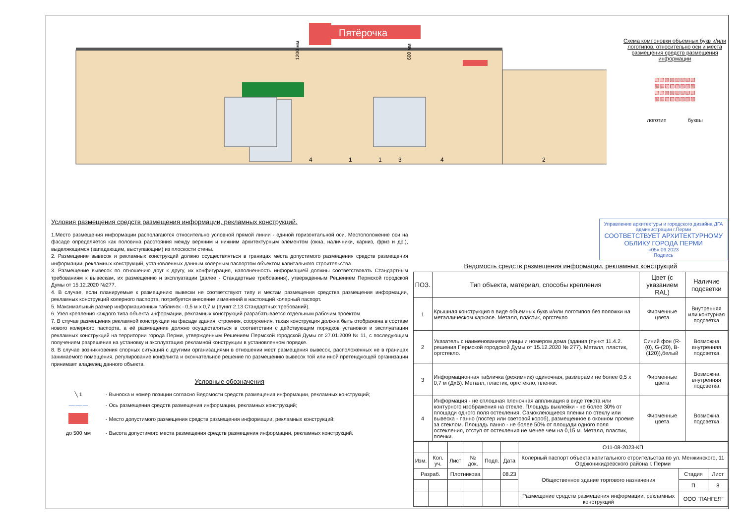Пятёрочка
1200 мм
600 мм
4
1
1
3
4
2
Схема компоновки объемных букв и/или логотипов, относительно оси и места размещения средств размещения информации
▧▧▧▧▧▧▧▧
▧▧▧▧▧▧▧▧
▧▧▧▧▧▧▧▧
▧▧▧▧▧▧▧▧
логотип буквы
Условия размещения средств размещения информации, рекламных конструкций.
1.Место размещения информации располагаются относительно условной прямой линии - единой горизонтальной оси. Местоположение оси на фасаде определяется как половина расстояния между верхним и нижним архитектурным элементом (окна, наличники, карниз, фриз и др.), выделяющимся (западающим, выступающим) из плоскости стены.
2. Размещение вывесок и рекламных конструкций должно осуществляться в границах места допустимого размещения средств размещения информации, рекламных конструкций, установленных данным колерным паспортом объектом капитального строительства.
3. Размещение вывесок по отношению друг к другу, их конфигурация, наполненность информацией должны соответствовать Стандартным требованиям к вывескам, их размещению и эксплуатации (далее - Стандартные требования), утвержденным Решением Пермской городской Думы от 15.12.2020 №277.
4. В случае, если планируемые к размещению вывески не соответствуют типу и местам размещения средства размещения информации, рекламных конструкций колерного паспорта, потребуется внесение изменений в настоящий колерный паспорт.
5. Максимальный размер информационных табличек - 0,5 м х 0,7 м (пункт 2.13 Стандартных требований).
6. Узел крепления каждого типа объекта информации, рекламных конструкций разрабатывается отдельным рабочим проектом.
7. В случае размещения рекламной конструкции на фасаде здания, строения, сооружения, такая конструкция должна быть отображена в составе нового колерного паспорта, а её размещение должно осуществляться в соответствии с действующим порядков установки и эксплуатации рекламных конструкций на территории города Перми, утвержденным Решением Пермской городской Думы от 27.01.2009 № 11, с последующим получением разрешения на установку и эксплуатацию рекламной конструкции в установленном порядке.
8. В случае возникновения спорных ситуаций с другими организациями в отношении мест размещения вывесок, расположенных не в границах занимаемого помещения, регулирование конфликта и окончательное решение по размещению вывесок той или иной претендующей организации принимает владелец данного объекта.
Условные обозначения
╲ 1
- Выноска и номер позиции согласно Ведомости средств размещения информации, рекламных конструкций;
—·—·—
- Ось размещения средств размещения информации, рекламных конструкций;
- Место допустимого размещения средств размещения информации, рекламных конструкций;
до 500 мм
- Высота допустимого места размещения средств размещения информации, рекламных конструкций.
Управление архитектуры и городского дизайна ДГА администрации г.Перми
СООТВЕТСТВУЕТ АРХИТЕКТУРНОМУ ОБЛИКУ ГОРОДА ПЕРМИ
«05» 09.2023
Подпись
Ведомость средств размещения информации, рекламных конструкций
| ПОЗ. | Тип объекта, материал, способы крепления | Цвет (с указанием RAL) | Наличие подсветки |
| --- | --- | --- | --- |
| 1 | Крышная конструкция в виде объемных букв и/или логотипов без положки на металлическом каркасе. Металл, пластик, оргстекло | Фирменные цвета | Внутренняя или контурная подсветка |
| 2 | Указатель с наименованием улицы и номером дома (здания (пункт 11.4.2. решения Пермской городской Думы от 15.12.2020 № 277). Металл, пластик, оргстекло. | Синий фон (R-(0), G-(20), B-(120)),белый | Возможна внутренняя подсветка |
| 3 | Информационная табличка (режимник) одиночная, размерами не более 0,5 х 0,7 м (ДхВ). Металл, пластик, оргстекло, пленки. | Фирменные цвета | Возможна внутренняя подсветка |
| 4 | Информация - не сплошная пленочная аппликация в виде текста или контурного изображения на стекле. Площадь выклейки - не более 30% от площади одного поля остекления. Самоклеющиеся пленки по стеклу или вывеска - панно (постер или световой короб), размещенное в оконном проеме за стеклом. Площадь панно - не более 50% от площади одного поля остекления, отступ от остекления не менее чем на 0,15 м. Металл, пластик, пленки. | Фирменные цвета | Возможна подсветка |
| | | | | | | О11-08-2023-КП | | |
| Изм. | Кол. уч. | Лист | № док. | Подп. | Дата | Колерный паспорт объекта капитального строительства по ул. Менжинского, 11 Орджоникидзевского района г. Перми | | |
| Разраб. | | Плотникова | | | 08.23 | Общественное здание торгового назначения | Стадия | Лист |
| | | | | | | | П | 8 |
| | | | | | | Размещение средств размещения информации, рекламных конструкций | ООО "ПАНГЕЯ" | |